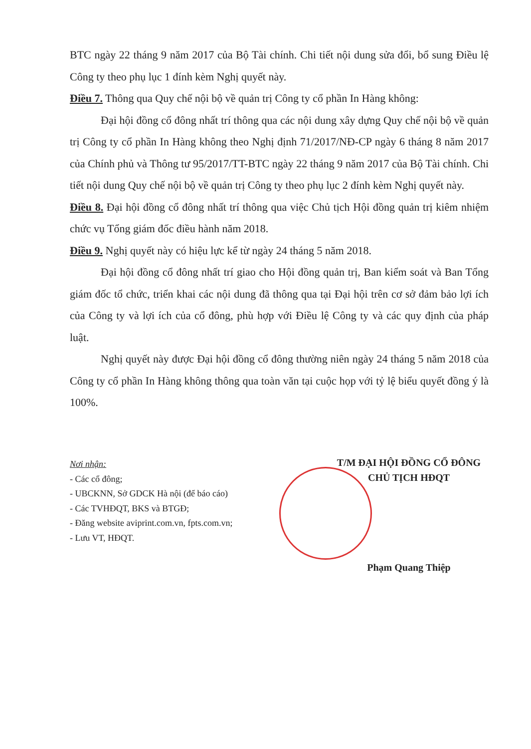BTC ngày 22 tháng 9 năm 2017 của Bộ Tài chính. Chi tiết nội dung sửa đổi, bổ sung Điều lệ Công ty theo phụ lục 1 đính kèm Nghị quyết này.
Điều 7. Thông qua Quy chế nội bộ về quản trị Công ty cổ phần In Hàng không:
Đại hội đồng cổ đông nhất trí thông qua các nội dung xây dựng Quy chế nội bộ về quản trị Công ty cổ phần In Hàng không theo Nghị định 71/2017/NĐ-CP ngày 6 tháng 8 năm 2017 của Chính phủ và Thông tư 95/2017/TT-BTC ngày 22 tháng 9 năm 2017 của Bộ Tài chính. Chi tiết nội dung Quy chế nội bộ về quản trị Công ty theo phụ lục 2 đính kèm Nghị quyết này.
Điều 8. Đại hội đồng cổ đông nhất trí thông qua việc Chủ tịch Hội đồng quản trị kiêm nhiệm chức vụ Tổng giám đốc điều hành năm 2018.
Điều 9. Nghị quyết này có hiệu lực kể từ ngày 24 tháng 5 năm 2018.
Đại hội đồng cổ đông nhất trí giao cho Hội đồng quản trị, Ban kiểm soát và Ban Tổng giám đốc tổ chức, triển khai các nội dung đã thông qua tại Đại hội trên cơ sở đảm bảo lợi ích của Công ty và lợi ích của cổ đông, phù hợp với Điều lệ Công ty và các quy định của pháp luật.
Nghị quyết này được Đại hội đồng cổ đông thường niên ngày 24 tháng 5 năm 2018 của Công ty cổ phần In Hàng không thông qua toàn văn tại cuộc họp với tỷ lệ biểu quyết đồng ý là 100%.
Nơi nhận:
- Các cổ đông;
- UBCKNN, Sở GDCK Hà nội (để báo cáo)
- Các TVHĐQT, BKS và BTGĐ;
- Đăng website aviprint.com.vn, fpts.com.vn;
- Lưu VT, HĐQT.
T/M ĐẠI HỘI ĐỒNG CỔ ĐÔNG
CHỦ TỊCH HĐQT
Phạm Quang Thiệp